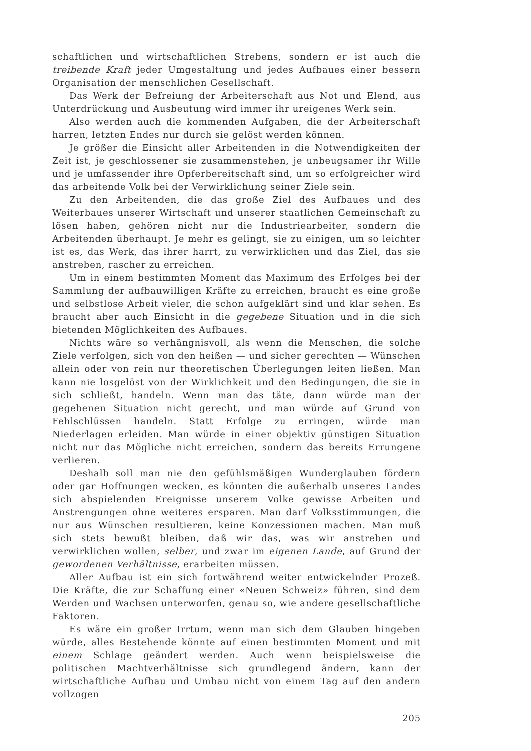schaftlichen und wirtschaftlichen Strebens, sondern er ist auch die treibende Kraft jeder Umgestaltung und jedes Aufbaues einer bessern Organisation der menschlichen Gesellschaft.
Das Werk der Befreiung der Arbeiterschaft aus Not und Elend, aus Unterdrückung und Ausbeutung wird immer ihr ureigenes Werk sein.
Also werden auch die kommenden Aufgaben, die der Arbeiterschaft harren, letzten Endes nur durch sie gelöst werden können.
Je größer die Einsicht aller Arbeitenden in die Notwendigkeiten der Zeit ist, je geschlossener sie zusammenstehen, je unbeugsamer ihr Wille und je umfassender ihre Opferbereitschaft sind, um so erfolgreicher wird das arbeitende Volk bei der Verwirklichung seiner Ziele sein.
Zu den Arbeitenden, die das große Ziel des Aufbaues und des Weiterbaues unserer Wirtschaft und unserer staatlichen Gemeinschaft zu lösen haben, gehören nicht nur die Industriearbeiter, sondern die Arbeitenden überhaupt. Je mehr es gelingt, sie zu einigen, um so leichter ist es, das Werk, das ihrer harrt, zu verwirklichen und das Ziel, das sie anstreben, rascher zu erreichen.
Um in einem bestimmten Moment das Maximum des Erfolges bei der Sammlung der aufbauwilligen Kräfte zu erreichen, braucht es eine große und selbstlose Arbeit vieler, die schon aufgeklärt sind und klar sehen. Es braucht aber auch Einsicht in die gegebene Situation und in die sich bietenden Möglichkeiten des Aufbaues.
Nichts wäre so verhängnisvoll, als wenn die Menschen, die solche Ziele verfolgen, sich von den heißen — und sicher gerechten — Wünschen allein oder von rein nur theoretischen Überlegungen leiten ließen. Man kann nie losgelöst von der Wirklichkeit und den Bedingungen, die sie in sich schließt, handeln. Wenn man das täte, dann würde man der gegebenen Situation nicht gerecht, und man würde auf Grund von Fehlschlüssen handeln. Statt Erfolge zu erringen, würde man Niederlagen erleiden. Man würde in einer objektiv günstigen Situation nicht nur das Mögliche nicht erreichen, sondern das bereits Errungene verlieren.
Deshalb soll man nie den gefühlsmäßigen Wunderglauben fördern oder gar Hoffnungen wecken, es könnten die außerhalb unseres Landes sich abspielenden Ereignisse unserem Volke gewisse Arbeiten und Anstrengungen ohne weiteres ersparen. Man darf Volksstimmungen, die nur aus Wünschen resultieren, keine Konzessionen machen. Man muß sich stets bewußt bleiben, daß wir das, was wir anstreben und verwirklichen wollen, selber, und zwar im eigenen Lande, auf Grund der gewordenen Verhältnisse, erarbeiten müssen.
Aller Aufbau ist ein sich fortwährend weiter entwickelnder Prozeß. Die Kräfte, die zur Schaffung einer «Neuen Schweiz» führen, sind dem Werden und Wachsen unterworfen, genau so, wie andere gesellschaftliche Faktoren.
Es wäre ein großer Irrtum, wenn man sich dem Glauben hingeben würde, alles Bestehende könnte auf einen bestimmten Moment und mit einem Schlage geändert werden. Auch wenn beispielsweise die politischen Machtverhältnisse sich grundlegend ändern, kann der wirtschaftliche Aufbau und Umbau nicht von einem Tag auf den andern vollzogen
205